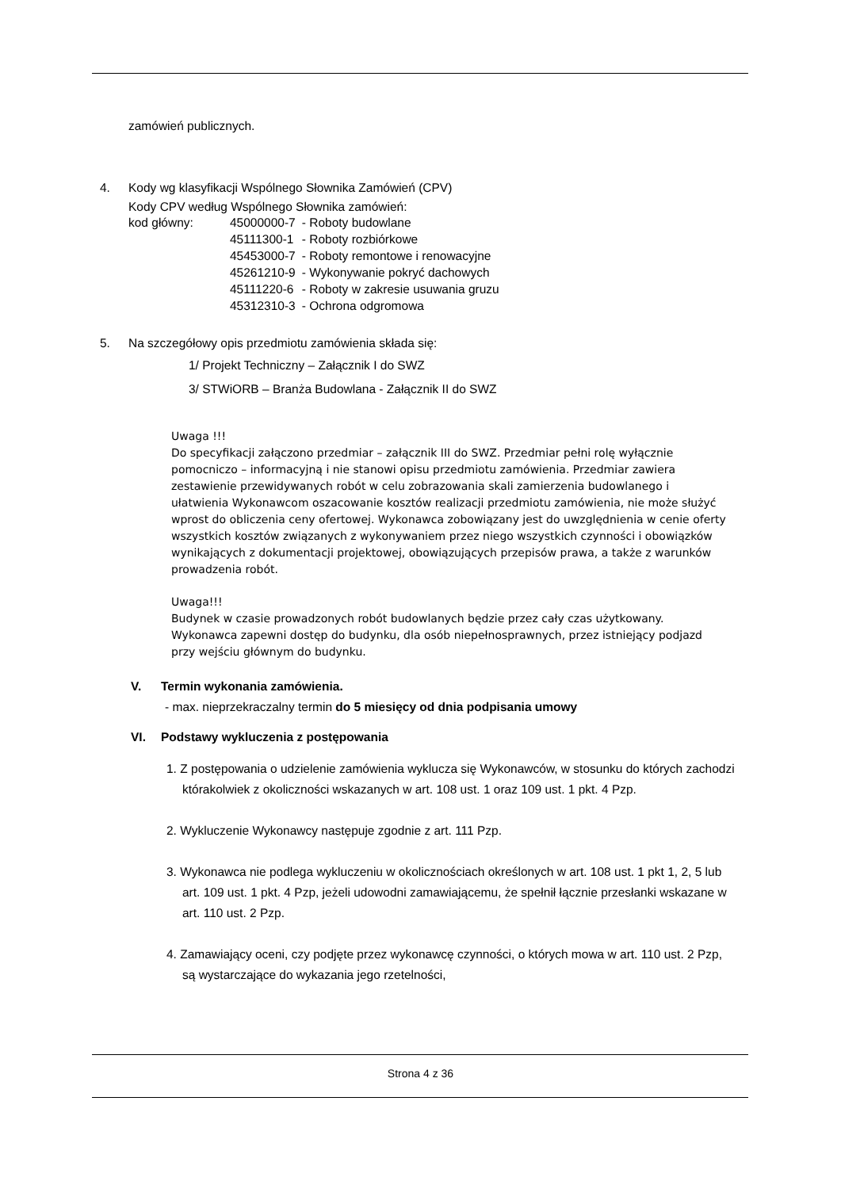zamówień publicznych.
4. Kody wg klasyfikacji Wspólnego Słownika Zamówień (CPV)
Kody CPV według Wspólnego Słownika zamówień:
| kod główny: | 45000000-7 | - Roboty budowlane |
| | 45111300-1 | - Roboty rozbiórkowe |
| | 45453000-7 | - Roboty remontowe i renowacyjne |
| | 45261210-9 | - Wykonywanie pokryć dachowych |
| | 45111220-6 | - Roboty w zakresie usuwania gruzu |
| | 45312310-3 | - Ochrona odgromowa |
5. Na szczegółowy opis przedmiotu zamówienia składa się:
1/ Projekt Techniczny – Załącznik I do SWZ
3/ STWiORB – Branża Budowlana - Załącznik II do SWZ
Uwaga !!!
Do specyfikacji załączono przedmiar – załącznik III do SWZ. Przedmiar pełni rolę wyłącznie pomocniczo – informacyjną i nie stanowi opisu przedmiotu zamówienia. Przedmiar zawiera zestawienie przewidywanych robót w celu zobrazowania skali zamierzenia budowlanego i ułatwienia Wykonawcom oszacowanie kosztów realizacji przedmiotu zamówienia, nie może służyć wprost do obliczenia ceny ofertowej. Wykonawca zobowiązany jest do uwzględnienia w cenie oferty wszystkich kosztów związanych z wykonywaniem przez niego wszystkich czynności i obowiązków wynikających z dokumentacji projektowej, obowiązujących przepisów prawa, a także z warunków prowadzenia robót.
Uwaga!!!
Budynek w czasie prowadzonych robót budowlanych będzie przez cały czas użytkowany. Wykonawca zapewni dostęp do budynku, dla osób niepełnosprawnych, przez istniejący podjazd przy wejściu głównym do budynku.
V. Termin wykonania zamówienia.
- max. nieprzekraczalny termin do 5 miesięcy od dnia podpisania umowy
VI. Podstawy wykluczenia z postępowania
1. Z postępowania o udzielenie zamówienia wyklucza się Wykonawców, w stosunku do których zachodzi którakolwiek z okoliczności wskazanych w art. 108 ust. 1 oraz 109 ust. 1 pkt. 4 Pzp.
2. Wykluczenie Wykonawcy następuje zgodnie z art. 111 Pzp.
3. Wykonawca nie podlega wykluczeniu w okolicznościach określonych w art. 108 ust. 1 pkt 1, 2, 5 lub art. 109 ust. 1 pkt. 4 Pzp, jeżeli udowodni zamawiającemu, że spełnił łącznie przesłanki wskazane w art. 110 ust. 2 Pzp.
4. Zamawiający oceni, czy podjęte przez wykonawcę czynności, o których mowa w art. 110 ust. 2 Pzp, są wystarczające do wykazania jego rzetelności,
Strona 4 z 36